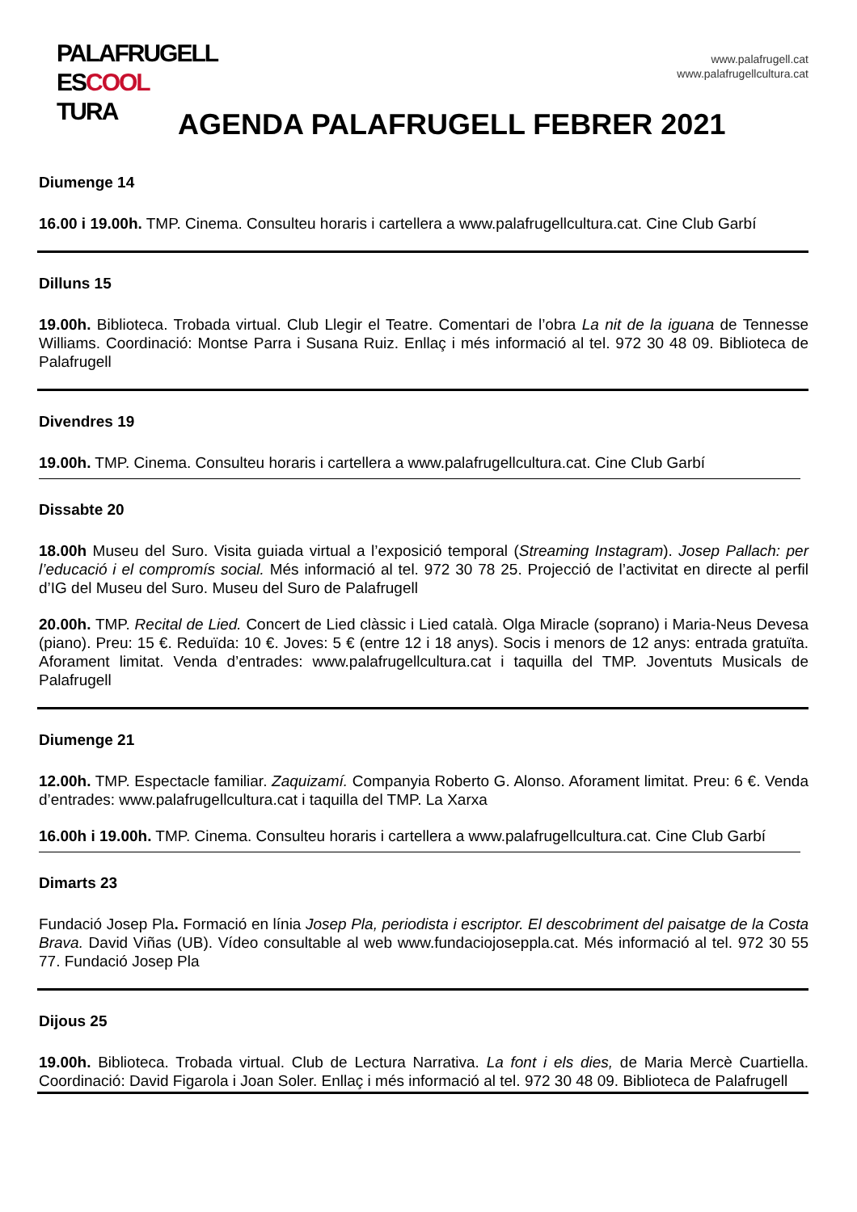PALAFRUGELL
ESCOOL
TURA
www.palafrugell.cat
www.palafrugellcultura.cat
AGENDA PALAFRUGELL FEBRER 2021
Diumenge 14
16.00 i 19.00h. TMP. Cinema. Consulteu horaris i cartellera a www.palafrugellcultura.cat. Cine Club Garbí
Dilluns 15
19.00h. Biblioteca. Trobada virtual. Club Llegir el Teatre. Comentari de l’obra La nit de la iguana de Tennesse Williams. Coordinació: Montse Parra i Susana Ruiz. Enllaç i més informació al tel. 972 30 48 09. Biblioteca de Palafrugell
Divendres 19
19.00h. TMP. Cinema. Consulteu horaris i cartellera a www.palafrugellcultura.cat. Cine Club Garbí
Dissabte 20
18.00h Museu del Suro. Visita guiada virtual a l’exposició temporal (Streaming Instagram). Josep Pallach: per l’educació i el compromís social. Més informació al tel. 972 30 78 25. Projecció de l’activitat en directe al perfil d’IG del Museu del Suro. Museu del Suro de Palafrugell
20.00h. TMP. Recital de Lied. Concert de Lied clàssic i Lied català. Olga Miracle (soprano) i Maria-Neus Devesa (piano). Preu: 15 €. Reduïda: 10 €. Joves: 5 € (entre 12 i 18 anys). Socis i menors de 12 anys: entrada gratuïta. Aforament limitat. Venda d’entrades: www.palafrugellcultura.cat i taquilla del TMP. Joventuts Musicals de Palafrugell
Diumenge 21
12.00h. TMP. Espectacle familiar. Zaquizamí. Companyia Roberto G. Alonso. Aforament limitat. Preu: 6 €. Venda d’entrades: www.palafrugellcultura.cat i taquilla del TMP. La Xarxa
16.00h i 19.00h. TMP. Cinema. Consulteu horaris i cartellera a www.palafrugellcultura.cat. Cine Club Garbí
Dimarts 23
Fundació Josep Pla. Formació en línia Josep Pla, periodista i escriptor. El descobriment del paisatge de la Costa Brava. David Viñas (UB). Vídeo consultable al web www.fundaciojoseppla.cat. Més informació al tel. 972 30 55 77. Fundació Josep Pla
Dijous 25
19.00h. Biblioteca. Trobada virtual. Club de Lectura Narrativa. La font i els dies, de Maria Mercè Cuartiella. Coordinació: David Figarola i Joan Soler. Enllaç i més informació al tel. 972 30 48 09. Biblioteca de Palafrugell